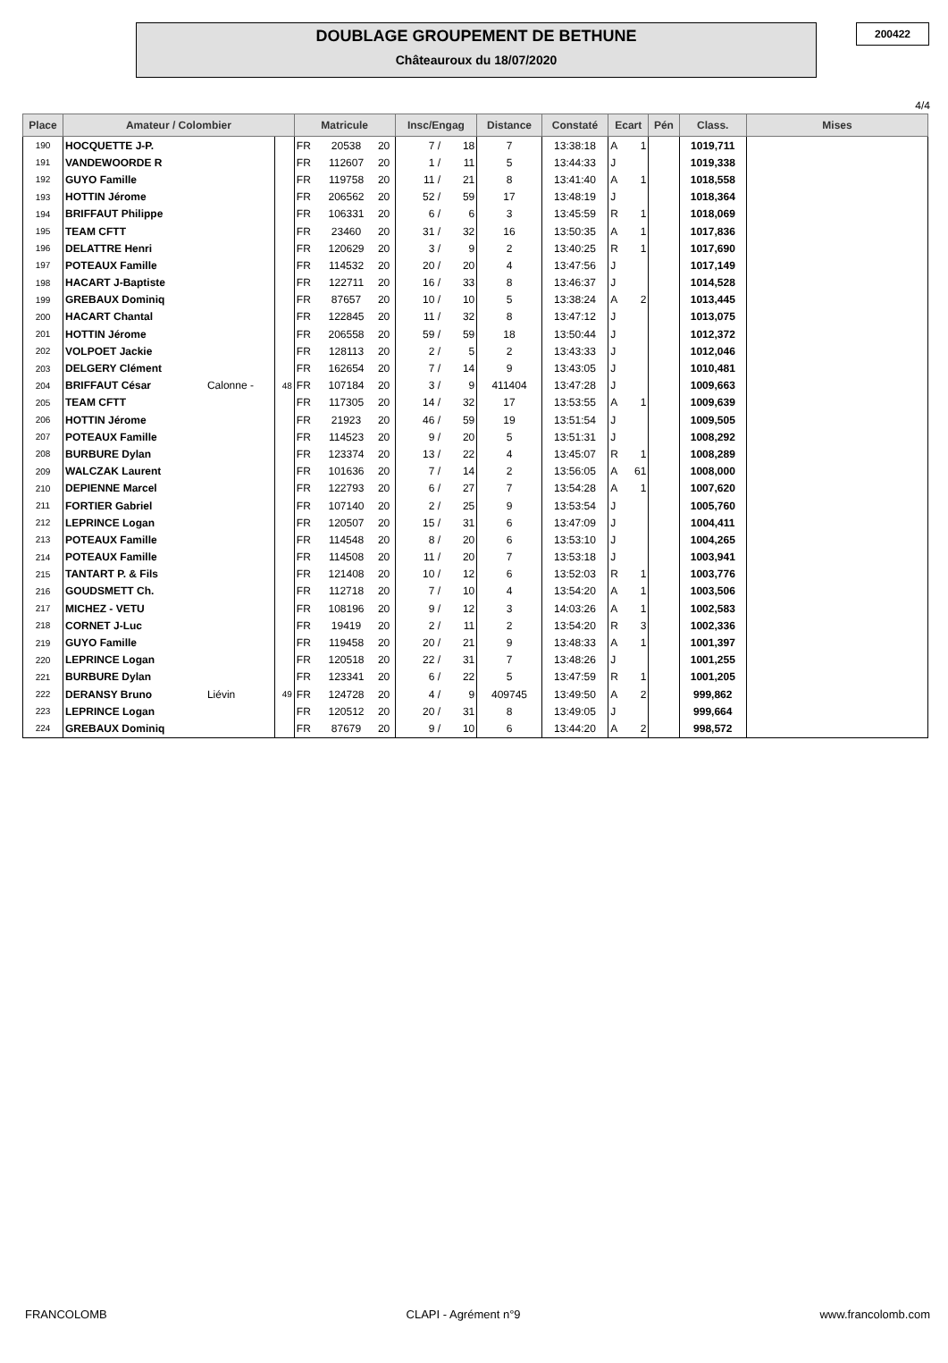DOUBLAGE GROUPEMENT DE BETHUNE
Châteauroux du 18/07/2020
200422
4/4
| Place | Amateur / Colombier | | | Matricule | | | Insc/Engag | | Distance | Constaté | Ecart | | Pén | Class. | Mises |
| --- | --- | --- | --- | --- | --- | --- | --- | --- | --- | --- | --- | --- | --- | --- | --- |
| 190 | HOCQUETTE J-P. | | | FR | 20538 | 20 | 7 / | 18 | 7 | 13:38:18 | A | 1 | | 1019,711 | |
| 191 | VANDEWOORDE R | | | FR | 112607 | 20 | 1 / | 11 | 5 | 13:44:33 | J | | | 1019,338 | |
| 192 | GUYO Famille | | | FR | 119758 | 20 | 11 / | 21 | 8 | 13:41:40 | A | 1 | | 1018,558 | |
| 193 | HOTTIN Jérome | | | FR | 206562 | 20 | 52 / | 59 | 17 | 13:48:19 | J | | | 1018,364 | |
| 194 | BRIFFAUT Philippe | | | FR | 106331 | 20 | 6 / | 6 | 3 | 13:45:59 | R | 1 | | 1018,069 | |
| 195 | TEAM CFTT | | | FR | 23460 | 20 | 31 / | 32 | 16 | 13:50:35 | A | 1 | | 1017,836 | |
| 196 | DELATTRE Henri | | | FR | 120629 | 20 | 3 / | 9 | 2 | 13:40:25 | R | 1 | | 1017,690 | |
| 197 | POTEAUX Famille | | | FR | 114532 | 20 | 20 / | 20 | 4 | 13:47:56 | J | | | 1017,149 | |
| 198 | HACART J-Baptiste | | | FR | 122711 | 20 | 16 / | 33 | 8 | 13:46:37 | J | | | 1014,528 | |
| 199 | GREBAUX Dominiq | | | FR | 87657 | 20 | 10 / | 10 | 5 | 13:38:24 | A | 2 | | 1013,445 | |
| 200 | HACART Chantal | | | FR | 122845 | 20 | 11 / | 32 | 8 | 13:47:12 | J | | | 1013,075 | |
| 201 | HOTTIN Jérome | | | FR | 206558 | 20 | 59 / | 59 | 18 | 13:50:44 | J | | | 1012,372 | |
| 202 | VOLPOET Jackie | | | FR | 128113 | 20 | 2 / | 5 | 2 | 13:43:33 | J | | | 1012,046 | |
| 203 | DELGERY Clément | | | FR | 162654 | 20 | 7 / | 14 | 9 | 13:43:05 | J | | | 1010,481 | |
| 204 | BRIFFAUT César | Calonne - | 48 | FR | 107184 | 20 | 3 / | 9 | 411404 | 13:47:28 | J | | | 1009,663 | |
| 205 | TEAM CFTT | | | FR | 117305 | 20 | 14 / | 32 | 17 | 13:53:55 | A | 1 | | 1009,639 | |
| 206 | HOTTIN Jérome | | | FR | 21923 | 20 | 46 / | 59 | 19 | 13:51:54 | J | | | 1009,505 | |
| 207 | POTEAUX Famille | | | FR | 114523 | 20 | 9 / | 20 | 5 | 13:51:31 | J | | | 1008,292 | |
| 208 | BURBURE Dylan | | | FR | 123374 | 20 | 13 / | 22 | 4 | 13:45:07 | R | 1 | | 1008,289 | |
| 209 | WALCZAK Laurent | | | FR | 101636 | 20 | 7 / | 14 | 2 | 13:56:05 | A | 61 | | 1008,000 | |
| 210 | DEPIENNE Marcel | | | FR | 122793 | 20 | 6 / | 27 | 7 | 13:54:28 | A | 1 | | 1007,620 | |
| 211 | FORTIER Gabriel | | | FR | 107140 | 20 | 2 / | 25 | 9 | 13:53:54 | J | | | 1005,760 | |
| 212 | LEPRINCE Logan | | | FR | 120507 | 20 | 15 / | 31 | 6 | 13:47:09 | J | | | 1004,411 | |
| 213 | POTEAUX Famille | | | FR | 114548 | 20 | 8 / | 20 | 6 | 13:53:10 | J | | | 1004,265 | |
| 214 | POTEAUX Famille | | | FR | 114508 | 20 | 11 / | 20 | 7 | 13:53:18 | J | | | 1003,941 | |
| 215 | TANTART P. & Fils | | | FR | 121408 | 20 | 10 / | 12 | 6 | 13:52:03 | R | 1 | | 1003,776 | |
| 216 | GOUDSMETT Ch. | | | FR | 112718 | 20 | 7 / | 10 | 4 | 13:54:20 | A | 1 | | 1003,506 | |
| 217 | MICHEZ - VETU | | | FR | 108196 | 20 | 9 / | 12 | 3 | 14:03:26 | A | 1 | | 1002,583 | |
| 218 | CORNET J-Luc | | | FR | 19419 | 20 | 2 / | 11 | 2 | 13:54:20 | R | 3 | | 1002,336 | |
| 219 | GUYO Famille | | | FR | 119458 | 20 | 20 / | 21 | 9 | 13:48:33 | A | 1 | | 1001,397 | |
| 220 | LEPRINCE Logan | | | FR | 120518 | 20 | 22 / | 31 | 7 | 13:48:26 | J | | | 1001,255 | |
| 221 | BURBURE Dylan | | | FR | 123341 | 20 | 6 / | 22 | 5 | 13:47:59 | R | 1 | | 1001,205 | |
| 222 | DERANSY Bruno | Liévin | 49 | FR | 124728 | 20 | 4 / | 9 | 409745 | 13:49:50 | A | 2 | | 999,862 | |
| 223 | LEPRINCE Logan | | | FR | 120512 | 20 | 20 / | 31 | 8 | 13:49:05 | J | | | 999,664 | |
| 224 | GREBAUX Dominiq | | | FR | 87679 | 20 | 9 / | 10 | 6 | 13:44:20 | A | 2 | | 998,572 | |
FRANCOLOMB CLAPI - Agrément n°9 www.francolomb.com